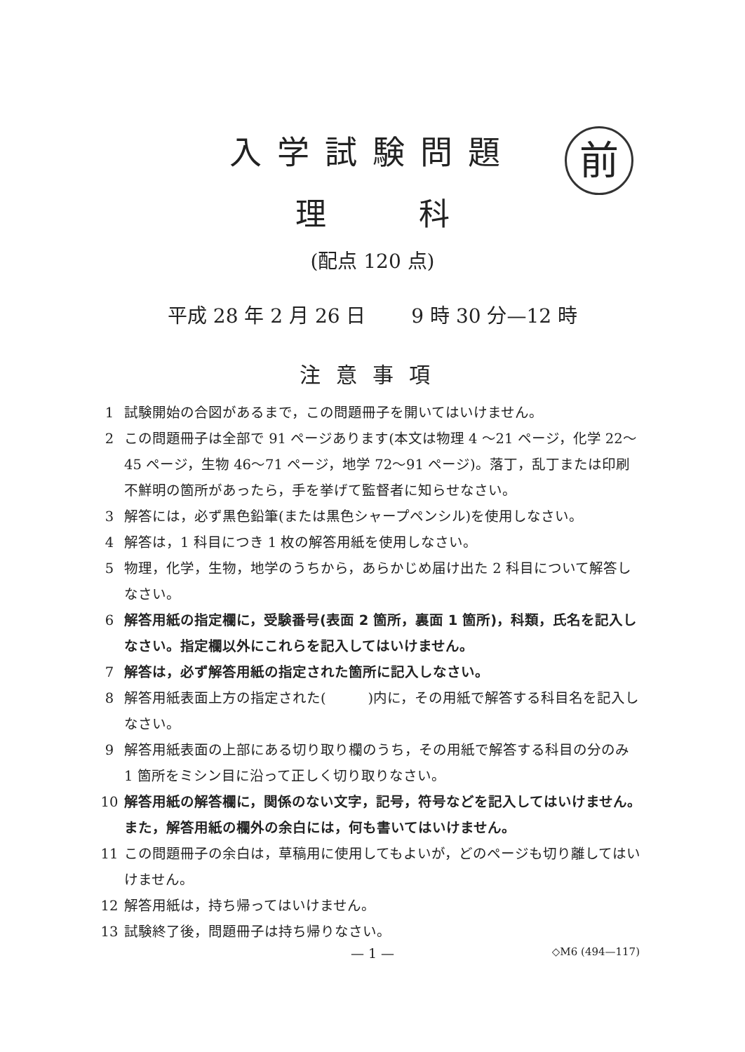入学試験問題 前
理　　　科
(配点 120 点)
平成 28 年 2 月 26 日　　 9 時 30 分—12 時
注意事項
1 試験開始の合図があるまで，この問題冊子を開いてはいけません。
2 この問題冊子は全部で 91 ページあります(本文は物理 4 ～21 ページ，化学 22～45 ページ，生物 46～71 ページ，地学 72～91 ページ)。落丁，乱丁または印刷不鮮明の箇所があったら，手を挙げて監督者に知らせなさい。
3 解答には，必ず黒色鉛筆(または黒色シャープペンシル)を使用しなさい。
4 解答は，1 科目につき 1 枚の解答用紙を使用しなさい。
5 物理，化学，生物，地学のうちから，あらかじめ届け出た 2 科目について解答しなさい。
6 解答用紙の指定欄に，受験番号(表面 2 箇所，裏面 1 箇所)，科類，氏名を記入しなさい。指定欄以外にこれらを記入してはいけません。
7 解答は，必ず解答用紙の指定された箇所に記入しなさい。
8 解答用紙表面上方の指定された(　　　)内に，その用紙で解答する科目名を記入しなさい。
9 解答用紙表面の上部にある切り取り欄のうち，その用紙で解答する科目の分のみ 1 箇所をミシン目に沿って正しく切り取りなさい。
10 解答用紙の解答欄に，関係のない文字，記号，符号などを記入してはいけません。また，解答用紙の欄外の余白には，何も書いてはいけません。
11 この問題冊子の余白は，草稿用に使用してもよいが，どのページも切り離してはいけません。
12 解答用紙は，持ち帰ってはいけません。
13 試験終了後，問題冊子は持ち帰りなさい。
— 1 —
◇M6 (494—117)